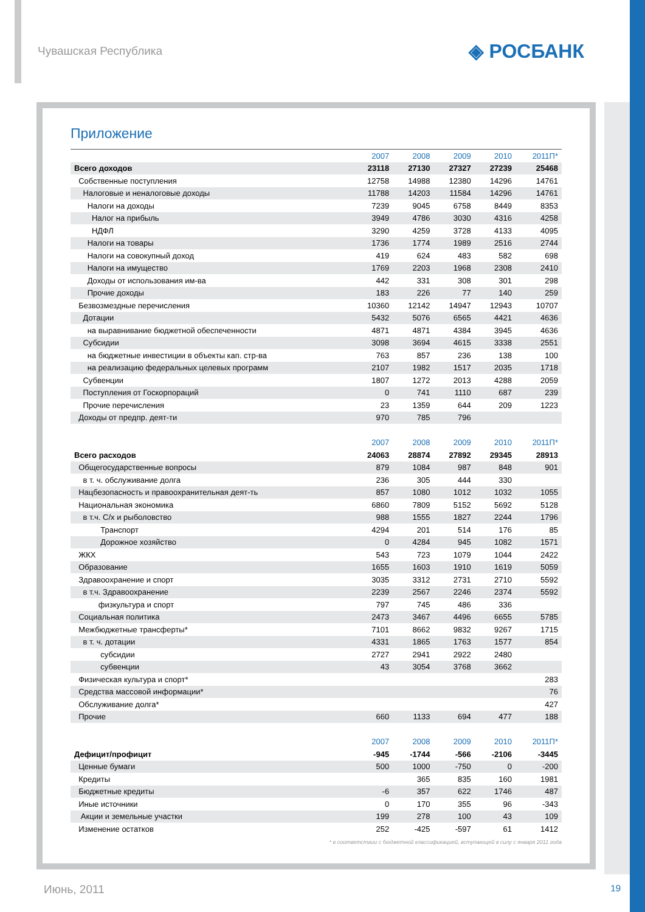Чувашская Республика
◈ РОСБАНК
Приложение
| | 2007 | 2008 | 2009 | 2010 | 2011П* |
| --- | --- | --- | --- | --- | --- |
| Всего доходов | 23118 | 27130 | 27327 | 27239 | 25468 |
| Собственные поступления | 12758 | 14988 | 12380 | 14296 | 14761 |
| Налоговые и неналоговые доходы | 11788 | 14203 | 11584 | 14296 | 14761 |
| Налоги на доходы | 7239 | 9045 | 6758 | 8449 | 8353 |
| Налог на прибыль | 3949 | 4786 | 3030 | 4316 | 4258 |
| НДФЛ | 3290 | 4259 | 3728 | 4133 | 4095 |
| Налоги на товары | 1736 | 1774 | 1989 | 2516 | 2744 |
| Налоги на совокупный доход | 419 | 624 | 483 | 582 | 698 |
| Налоги на имущество | 1769 | 2203 | 1968 | 2308 | 2410 |
| Доходы от использования им-ва | 442 | 331 | 308 | 301 | 298 |
| Прочие доходы | 183 | 226 | 77 | 140 | 259 |
| Безвозмездные перечисления | 10360 | 12142 | 14947 | 12943 | 10707 |
| Дотации | 5432 | 5076 | 6565 | 4421 | 4636 |
| на выравнивание бюджетной обеспеченности | 4871 | 4871 | 4384 | 3945 | 4636 |
| Субсидии | 3098 | 3694 | 4615 | 3338 | 2551 |
| на бюджетные инвестиции в объекты кап. стр-ва | 763 | 857 | 236 | 138 | 100 |
| на реализацию федеральных целевых программ | 2107 | 1982 | 1517 | 2035 | 1718 |
| Субвенции | 1807 | 1272 | 2013 | 4288 | 2059 |
| Поступления от Госкорпораций | 0 | 741 | 1110 | 687 | 239 |
| Прочие перечисления | 23 | 1359 | 644 | 209 | 1223 |
| Доходы от предпр. деят-ти | 970 | 785 | 796 | | |
| | 2007 | 2008 | 2009 | 2010 | 2011П* |
| Всего расходов | 24063 | 28874 | 27892 | 29345 | 28913 |
| Общегосударственные вопросы | 879 | 1084 | 987 | 848 | 901 |
| в т. ч. обслуживание долга | 236 | 305 | 444 | 330 | |
| Нацбезопасность и правоохранительная деят-ть | 857 | 1080 | 1012 | 1032 | 1055 |
| Национальная экономика | 6860 | 7809 | 5152 | 5692 | 5128 |
| в т.ч. С/х и рыболовство | 988 | 1555 | 1827 | 2244 | 1796 |
| Транспорт | 4294 | 201 | 514 | 176 | 85 |
| Дорожное хозяйство | 0 | 4284 | 945 | 1082 | 1571 |
| ЖКХ | 543 | 723 | 1079 | 1044 | 2422 |
| Образование | 1655 | 1603 | 1910 | 1619 | 5059 |
| Здравоохранение и спорт | 3035 | 3312 | 2731 | 2710 | 5592 |
| в т.ч. Здравоохранение | 2239 | 2567 | 2246 | 2374 | 5592 |
| физкультура и спорт | 797 | 745 | 486 | 336 | |
| Социальная политика | 2473 | 3467 | 4496 | 6655 | 5785 |
| Межбюджетные трансферты* | 7101 | 8662 | 9832 | 9267 | 1715 |
| в т. ч. дотации | 4331 | 1865 | 1763 | 1577 | 854 |
| субсидии | 2727 | 2941 | 2922 | 2480 | |
| субвенции | 43 | 3054 | 3768 | 3662 | |
| Физическая культура и спорт* | | | | | 283 |
| Средства массовой информации* | | | | | 76 |
| Обслуживание долга* | | | | | 427 |
| Прочие | 660 | 1133 | 694 | 477 | 188 |
| | 2007 | 2008 | 2009 | 2010 | 2011П* |
| Дефицит/профицит | -945 | -1744 | -566 | -2106 | -3445 |
| Ценные бумаги | 500 | 1000 | -750 | 0 | -200 |
| Кредиты | | 365 | 835 | 160 | 1981 |
| Бюджетные кредиты | -6 | 357 | 622 | 1746 | 487 |
| Иные источники | 0 | 170 | 355 | 96 | -343 |
| Акции и земельные участки | 199 | 278 | 100 | 43 | 109 |
| Изменение остатков | 252 | -425 | -597 | 61 | 1412 |
* в соответствии с бюджетной классификацией, вступающей в силу с января 2011 года
Июнь, 2011 19